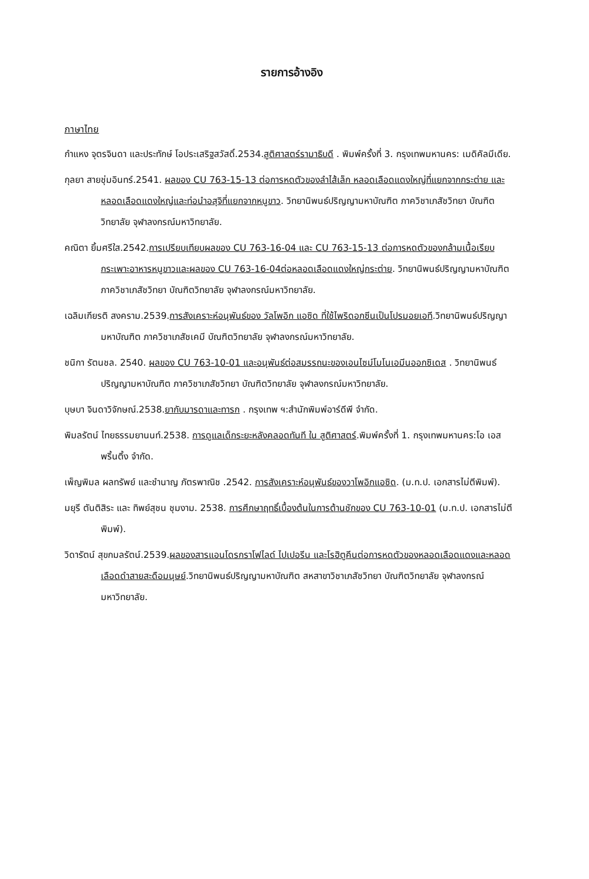รายการอ้างอิง
ภาษาไทย
กำแหง จุตรจินดา และประทักษ์ โอประเสริฐสวัสดิ์.2534.สูติศาสตร์รามาธิบดี . พิมพ์ครั้งที่ 3. กรุงเทพมหานคร: เมดิคัลมีเดีย.
กุลยา สายชุ่มอินทร์.2541. ผลของ CU 763-15-13 ต่อการหดตัวของลำไส้เล็ก หลอดเลือดแดงใหญ่ที่แยกจากกระต่าย และหลอดเลือดแดงใหญ่และท่อนำอสุจิที่แยกจากหนูขาว. วิทยานิพนธ์ปริญญามหาบัณฑิต ภาควิชาเภสัชวิทยา บัณฑิตวิทยาลัย จุฬาลงกรณ์มหาวิทยาลัย.
คณิตา ยิ้มศรีใส.2542.การเปรียบเทียบผลของ CU 763-16-04 และ CU 763-15-13 ต่อการหดตัวของกล้ามเนื้อเรียบกระเพาะอาหารหนูขาวและผลของ CU 763-16-04ต่อหลอดเลือดแดงใหญ่กระต่าย. วิทยานิพนธ์ปริญญามหาบัณฑิต ภาควิชาเภสัชวิทยา บัณฑิตวิทยาลัย จุฬาลงกรณ์มหาวิทยาลัย.
เฉลิมเกียรติ สงคราม.2539.การสังเคราะห์อนุพันธ์ของ วัลโพอิก แอซิด ที่ใช้ไพริดอกซีนเป็นโปรมอยเอที.วิทยานิพนธ์ปริญญามหาบัณฑิต ภาควิชาเภสัชเคมี บัณฑิตวิทยาลัย จุฬาลงกรณ์มหาวิทยาลัย.
ชนิกา รัตนชล. 2540. ผลของ CU 763-10-01 และอนุพันธ์ต่อสมรรถนะของเอนไซม์โมโนเอมีนออกซิเดส . วิทยานิพนธ์ปริญญามหาบัณฑิต ภาควิชาเภสัชวิทยา บัณฑิตวิทยาลัย จุฬาลงกรณ์มหาวิทยาลัย.
บุษบา จินดาวิจักษณ์.2538.ยากับมารดาและทารก . กรุงเทพ ฯ:สำนักพิมพ์อาร์ดีพี จำกัด.
พิมลรัตน์ ไทยธรรมยานนท์.2538. การดูแลเด็กระยะหลังคลอดทันที ใน สูติศาสตร์.พิมพ์ครั้งที่ 1. กรุงเทพมหานคร:โอ เอส พริ้นติ้ง จำกัด.
เพ็ญพิมล ผลทรัพย์ และชำนาญ ภัตรพาณิช .2542. การสังเคราะห์อนุพันธ์ของวาโพอิกแอซิด. (ม.ท.ป. เอกสารไม่ตีพิมพ์).
มยุรี ตันติสิระ และ ทิพย์สุชน ชุมงาม. 2538. การศึกษาฤทธิ์เบื้องต้นในการต้านชักของ CU 763-10-01 (ม.ท.ป. เอกสารไม่ตีพิมพ์).
วิดารัตน์ สุขกมลรัตน์.2539.ผลของสารแอนโดรกราโฟไลด์ ไปเปอรีน และโรฮิตูคีนต่อการหดตัวของหลอดเลือดแดงและหลอดเลือดดำสายสะดือมนุษย์.วิทยานิพนธ์ปริญญามหาบัณฑิต สหสาขาวิชาเภสัชวิทยา บัณฑิตวิทยาลัย จุฬาลงกรณ์มหาวิทยาลัย.